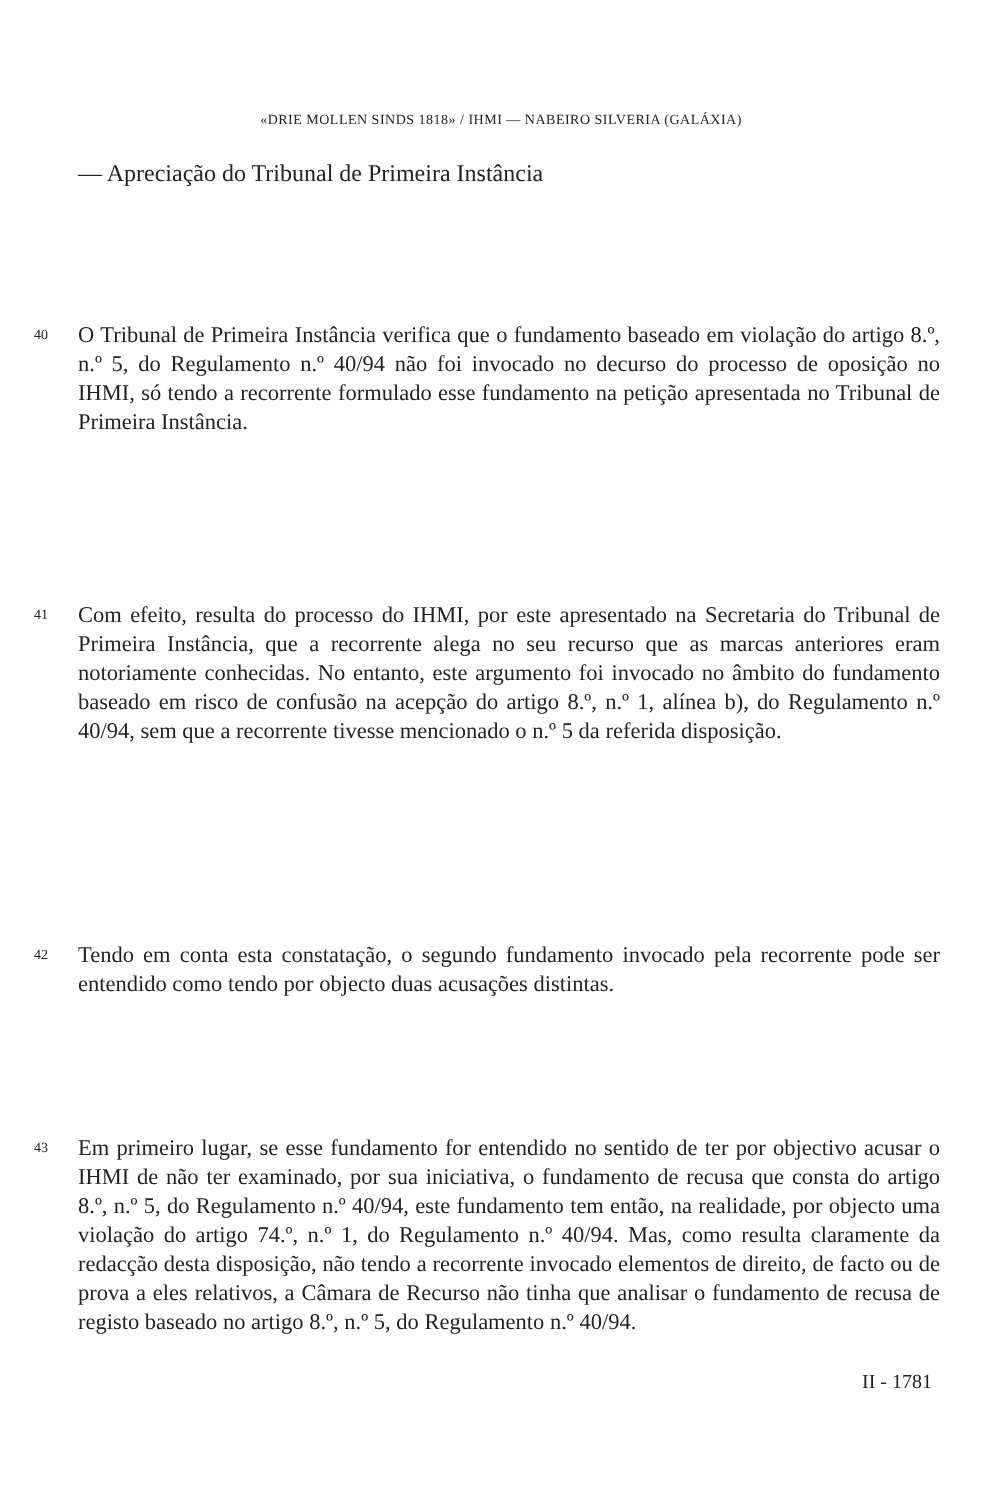«DRIE MOLLEN SINDS 1818» / IHMI — NABEIRO SILVERIA (GALÁXIA)
— Apreciação do Tribunal de Primeira Instância
40 O Tribunal de Primeira Instância verifica que o fundamento baseado em violação do artigo 8.º, n.º 5, do Regulamento n.º 40/94 não foi invocado no decurso do processo de oposição no IHMI, só tendo a recorrente formulado esse fundamento na petição apresentada no Tribunal de Primeira Instância.
41 Com efeito, resulta do processo do IHMI, por este apresentado na Secretaria do Tribunal de Primeira Instância, que a recorrente alega no seu recurso que as marcas anteriores eram notoriamente conhecidas. No entanto, este argumento foi invocado no âmbito do fundamento baseado em risco de confusão na acepção do artigo 8.º, n.º 1, alínea b), do Regulamento n.º 40/94, sem que a recorrente tivesse mencionado o n.º 5 da referida disposição.
42 Tendo em conta esta constatação, o segundo fundamento invocado pela recorrente pode ser entendido como tendo por objecto duas acusações distintas.
43 Em primeiro lugar, se esse fundamento for entendido no sentido de ter por objectivo acusar o IHMI de não ter examinado, por sua iniciativa, o fundamento de recusa que consta do artigo 8.º, n.º 5, do Regulamento n.º 40/94, este fundamento tem então, na realidade, por objecto uma violação do artigo 74.º, n.º 1, do Regulamento n.º 40/94. Mas, como resulta claramente da redacção desta disposição, não tendo a recorrente invocado elementos de direito, de facto ou de prova a eles relativos, a Câmara de Recurso não tinha que analisar o fundamento de recusa de registo baseado no artigo 8.º, n.º 5, do Regulamento n.º 40/94.
II - 1781